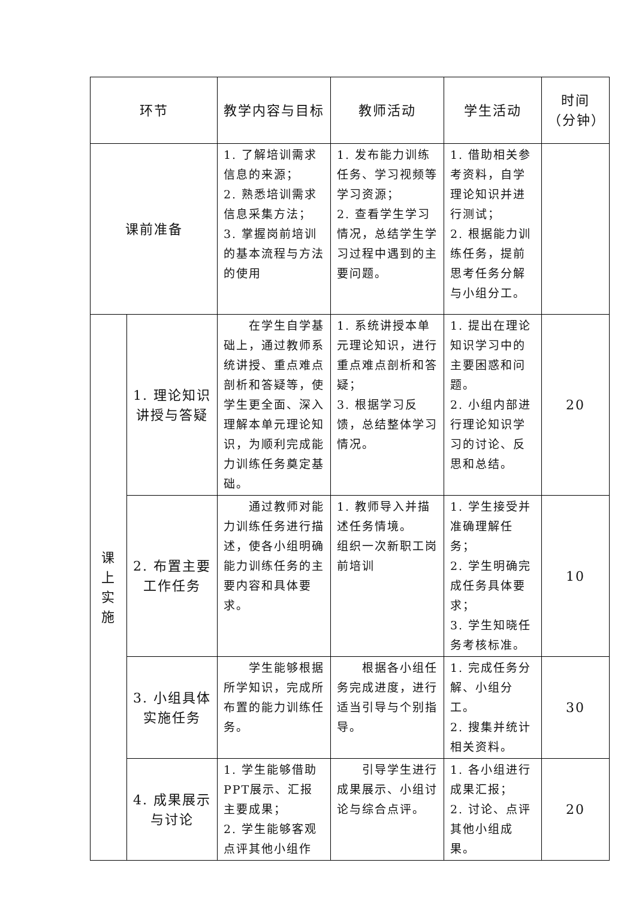| 环节 | | 教学内容与目标 | 教师活动 | 学生活动 | 时间 （分钟） |
| --- | --- | --- | --- | --- | --- |
| 课前准备 | | 1. 了解培训需求信息的来源； 2. 熟悉培训需求信息采集方法； 3. 掌握岗前培训的基本流程与方法的使用 | 1. 发布能力训练任务、学习视频等学习资源； 2. 查看学生学习情况，总结学生学习过程中遇到的主要问题。 | 1. 借助相关参考资料，自学理论知识并进行测试； 2. 根据能力训练任务，提前思考任务分解与小组分工。 | |
| 课 上 实 施 | 1. 理论知识讲授与答疑 | 在学生自学基础上，通过教师系统讲授、重点难点剖析和答疑等，使学生更全面、深入理解本单元理论知识，为顺利完成能力训练任务奠定基础。 | 1. 系统讲授本单元理论知识，进行重点难点剖析和答疑； 3. 根据学习反馈，总结整体学习情况。 | 1. 提出在理论知识学习中的主要困惑和问题。 2. 小组内部进行理论知识学习的讨论、反思和总结。 | 20 |
| | 2. 布置主要工作任务 | 通过教师对能力训练任务进行描述，使各小组明确能力训练任务的主要内容和具体要求。 | 1. 教师导入并描述任务情境。 组织一次新职工岗前培训 | 1. 学生接受并准确理解任务； 2. 学生明确完成任务具体要求； 3. 学生知晓任务考核标准。 | 10 |
| | 3. 小组具体实施任务 | 学生能够根据所学知识，完成所布置的能力训练任务。 | 根据各小组任务完成进度，进行适当引导与个别指导。 | 1. 完成任务分解、小组分工。 2. 搜集并统计相关资料。 | 30 |
| | 4. 成果展示与讨论 | 1. 学生能够借助PPT展示、汇报主要成果； 2. 学生能够客观点评其他小组作 | 引导学生进行成果展示、小组讨论与综合点评。 | 1. 各小组进行成果汇报； 2. 讨论、点评其他小组成果。 | 20 |